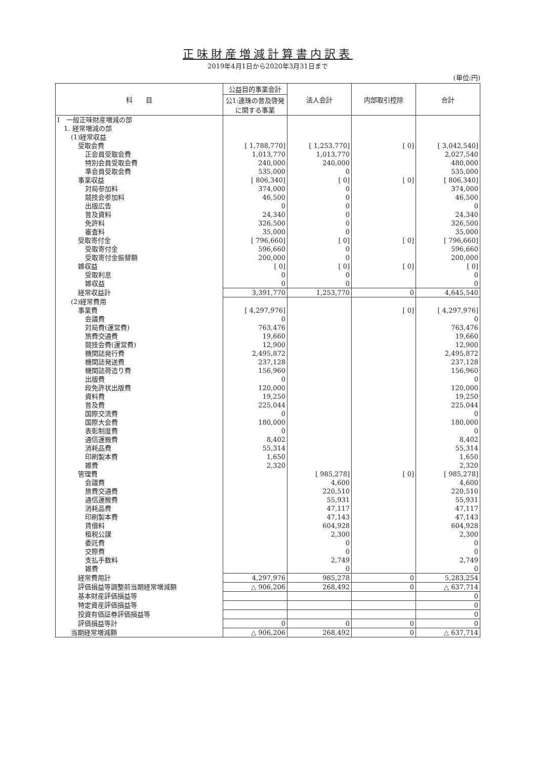正味財産増減計算書内訳表
2019年4月1日から2020年3月31日まで
(単位:円)
| 科 目 | 公益目的事業会計 | 法人会計 | 内部取引控除 | 合計 |
| --- | --- | --- | --- | --- |
| | 公1:連珠の普及啓発に関する事業 | | | |
| Ⅰ 一般正味財産増減の部 | | | | |
| 1. 経常増減の部 | | | | |
| (1)経常収益 | | | | |
| 受取会費 | [ 1,788,770] | [ 1,253,770] | [ 0] | [ 3,042,540] |
| 正会員受取会費 | 1,013,770 | 1,013,770 | | 2,027,540 |
| 特別会員受取会費 | 240,000 | 240,000 | | 480,000 |
| 準会員受取会費 | 535,000 | 0 | | 535,000 |
| 事業収益 | [ 806,340] | [ 0] | [ 0] | [ 806,340] |
| 対局参加料 | 374,000 | 0 | | 374,000 |
| 競技会参加料 | 46,500 | 0 | | 46,500 |
| 出版広告 | 0 | 0 | | 0 |
| 普及資料 | 24,340 | 0 | | 24,340 |
| 免許料 | 326,500 | 0 | | 326,500 |
| 審査料 | 35,000 | 0 | | 35,000 |
| 受取寄付金 | [ 796,660] | [ 0] | [ 0] | [ 796,660] |
| 受取寄付金 | 596,660 | 0 | | 596,660 |
| 受取寄付金振替額 | 200,000 | 0 | | 200,000 |
| 雑収益 | [ 0] | [ 0] | [ 0] | [ 0] |
| 受取利息 | 0 | 0 | | 0 |
| 雑収益 | 0 | 0 | | 0 |
| 経常収益計 | 3,391,770 | 1,253,770 | 0 | 4,645,540 |
| (2)経常費用 | | | | |
| 事業費 | [ 4,297,976] | | [ 0] | [ 4,297,976] |
| 会議費 | 0 | | | 0 |
| 対局費(運営費) | 763,476 | | | 763,476 |
| 旅費交通費 | 19,660 | | | 19,660 |
| 競技会費(運営費) | 12,900 | | | 12,900 |
| 機関誌発行費 | 2,495,872 | | | 2,495,872 |
| 機関誌発送費 | 237,128 | | | 237,128 |
| 機関誌荷造り費 | 156,960 | | | 156,960 |
| 出版費 | 0 | | | 0 |
| 段免許状出版費 | 120,000 | | | 120,000 |
| 資料費 | 19,250 | | | 19,250 |
| 普及費 | 225,044 | | | 225,044 |
| 国際交流費 | 0 | | | 0 |
| 国際大会費 | 180,000 | | | 180,000 |
| 表彰制度費 | 0 | | | 0 |
| 通信運搬費 | 8,402 | | | 8,402 |
| 消耗品費 | 55,314 | | | 55,314 |
| 印刷製本費 | 1,650 | | | 1,650 |
| 雑費 | 2,320 | | | 2,320 |
| 管理費 | | [ 985,278] | [ 0] | [ 985,278] |
| 会議費 | | 4,600 | | 4,600 |
| 旅費交通費 | | 220,510 | | 220,510 |
| 通信運搬費 | | 55,931 | | 55,931 |
| 消耗品費 | | 47,117 | | 47,117 |
| 印刷製本費 | | 47,143 | | 47,143 |
| 賃借料 | | 604,928 | | 604,928 |
| 租税公課 | | 2,300 | | 2,300 |
| 委託費 | | 0 | | 0 |
| 交際費 | | 0 | | 0 |
| 支払手数料 | | 2,749 | | 2,749 |
| 雑費 | | 0 | | 0 |
| 経常費用計 | 4,297,976 | 985,278 | 0 | 5,283,254 |
| 評価損益等調整前当期経常増減額 | △ 906,206 | 268,492 | 0 | △ 637,714 |
| 基本財産評価損益等 | | | | 0 |
| 特定資産評価損益等 | | | | 0 |
| 投資有価証券評価損益等 | | | | 0 |
| 評価損益等計 | 0 | 0 | 0 | 0 |
| 当期経常増減額 | △ 906,206 | 268,492 | 0 | △ 637,714 |